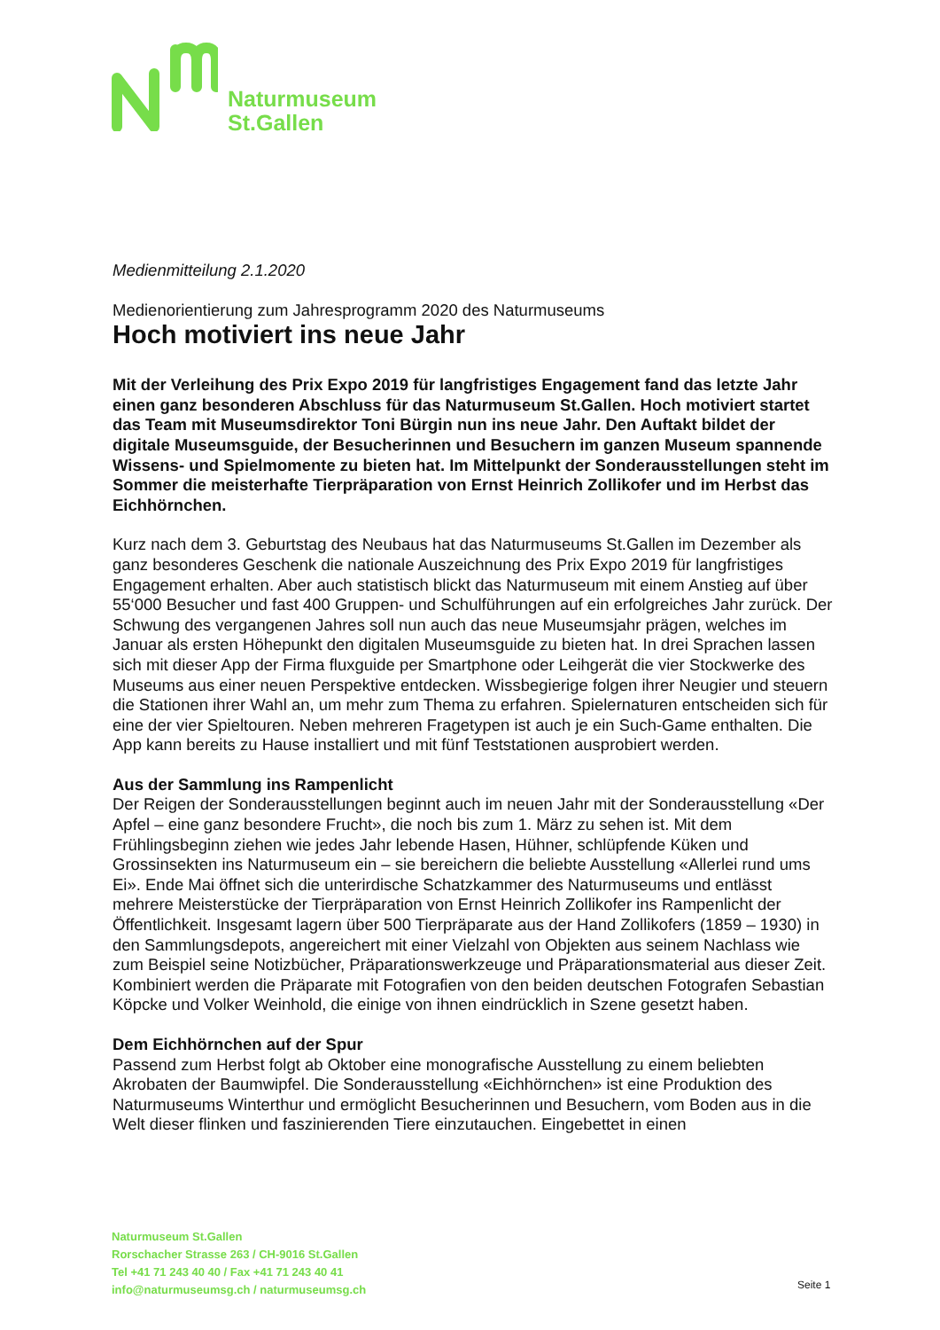Naturmuseum
St.Gallen
Medienmitteilung 2.1.2020
Medienorientierung zum Jahresprogramm 2020 des Naturmuseums
Hoch motiviert ins neue Jahr
Mit der Verleihung des Prix Expo 2019 für langfristiges Engagement fand das letzte Jahr einen ganz besonderen Abschluss für das Naturmuseum St.Gallen. Hoch motiviert startet das Team mit Museumsdirektor Toni Bürgin nun ins neue Jahr. Den Auftakt bildet der digitale Museumsguide, der Besucherinnen und Besuchern im ganzen Museum spannende Wissens- und Spielmomente zu bieten hat. Im Mittelpunkt der Sonderausstellungen steht im Sommer die meisterhafte Tierpräparation von Ernst Heinrich Zollikofer und im Herbst das Eichhörnchen.
Kurz nach dem 3. Geburtstag des Neubaus hat das Naturmuseums St.Gallen im Dezember als ganz besonderes Geschenk die nationale Auszeichnung des Prix Expo 2019 für langfristiges Engagement erhalten. Aber auch statistisch blickt das Naturmuseum mit einem Anstieg auf über 55‘000 Besucher und fast 400 Gruppen- und Schulführungen auf ein erfolgreiches Jahr zurück. Der Schwung des vergangenen Jahres soll nun auch das neue Museumsjahr prägen, welches im Januar als ersten Höhepunkt den digitalen Museumsguide zu bieten hat. In drei Sprachen lassen sich mit dieser App der Firma fluxguide per Smartphone oder Leihgerät die vier Stockwerke des Museums aus einer neuen Perspektive entdecken. Wissbegierige folgen ihrer Neugier und steuern die Stationen ihrer Wahl an, um mehr zum Thema zu erfahren. Spielernaturen entscheiden sich für eine der vier Spieltouren. Neben mehreren Fragetypen ist auch je ein Such-Game enthalten. Die App kann bereits zu Hause installiert und mit fünf Teststationen ausprobiert werden.
Aus der Sammlung ins Rampenlicht
Der Reigen der Sonderausstellungen beginnt auch im neuen Jahr mit der Sonderausstellung «Der Apfel – eine ganz besondere Frucht», die noch bis zum 1. März zu sehen ist. Mit dem Frühlingsbeginn ziehen wie jedes Jahr lebende Hasen, Hühner, schlüpfende Küken und Grossinsekten ins Naturmuseum ein – sie bereichern die beliebte Ausstellung «Allerlei rund ums Ei». Ende Mai öffnet sich die unterirdische Schatzkammer des Naturmuseums und entlässt mehrere Meisterstücke der Tierpräparation von Ernst Heinrich Zollikofer ins Rampenlicht der Öffentlichkeit. Insgesamt lagern über 500 Tierpräparate aus der Hand Zollikofers (1859 – 1930) in den Sammlungsdepots, angereichert mit einer Vielzahl von Objekten aus seinem Nachlass wie zum Beispiel seine Notizbücher, Präparationswerkzeuge und Präparationsmaterial aus dieser Zeit. Kombiniert werden die Präparate mit Fotografien von den beiden deutschen Fotografen Sebastian Köpcke und Volker Weinhold, die einige von ihnen eindrücklich in Szene gesetzt haben.
Dem Eichhörnchen auf der Spur
Passend zum Herbst folgt ab Oktober eine monografische Ausstellung zu einem beliebten Akrobaten der Baumwipfel. Die Sonderausstellung «Eichhörnchen» ist eine Produktion des Naturmuseums Winterthur und ermöglicht Besucherinnen und Besuchern, vom Boden aus in die Welt dieser flinken und faszinierenden Tiere einzutauchen. Eingebettet in einen
Naturmuseum St.Gallen
Rorschacher Strasse 263 / CH-9016 St.Gallen
Tel +41 71 243 40 40 / Fax +41 71 243 40 41
info@naturmuseumsg.ch / naturmuseumsg.ch
Seite 1